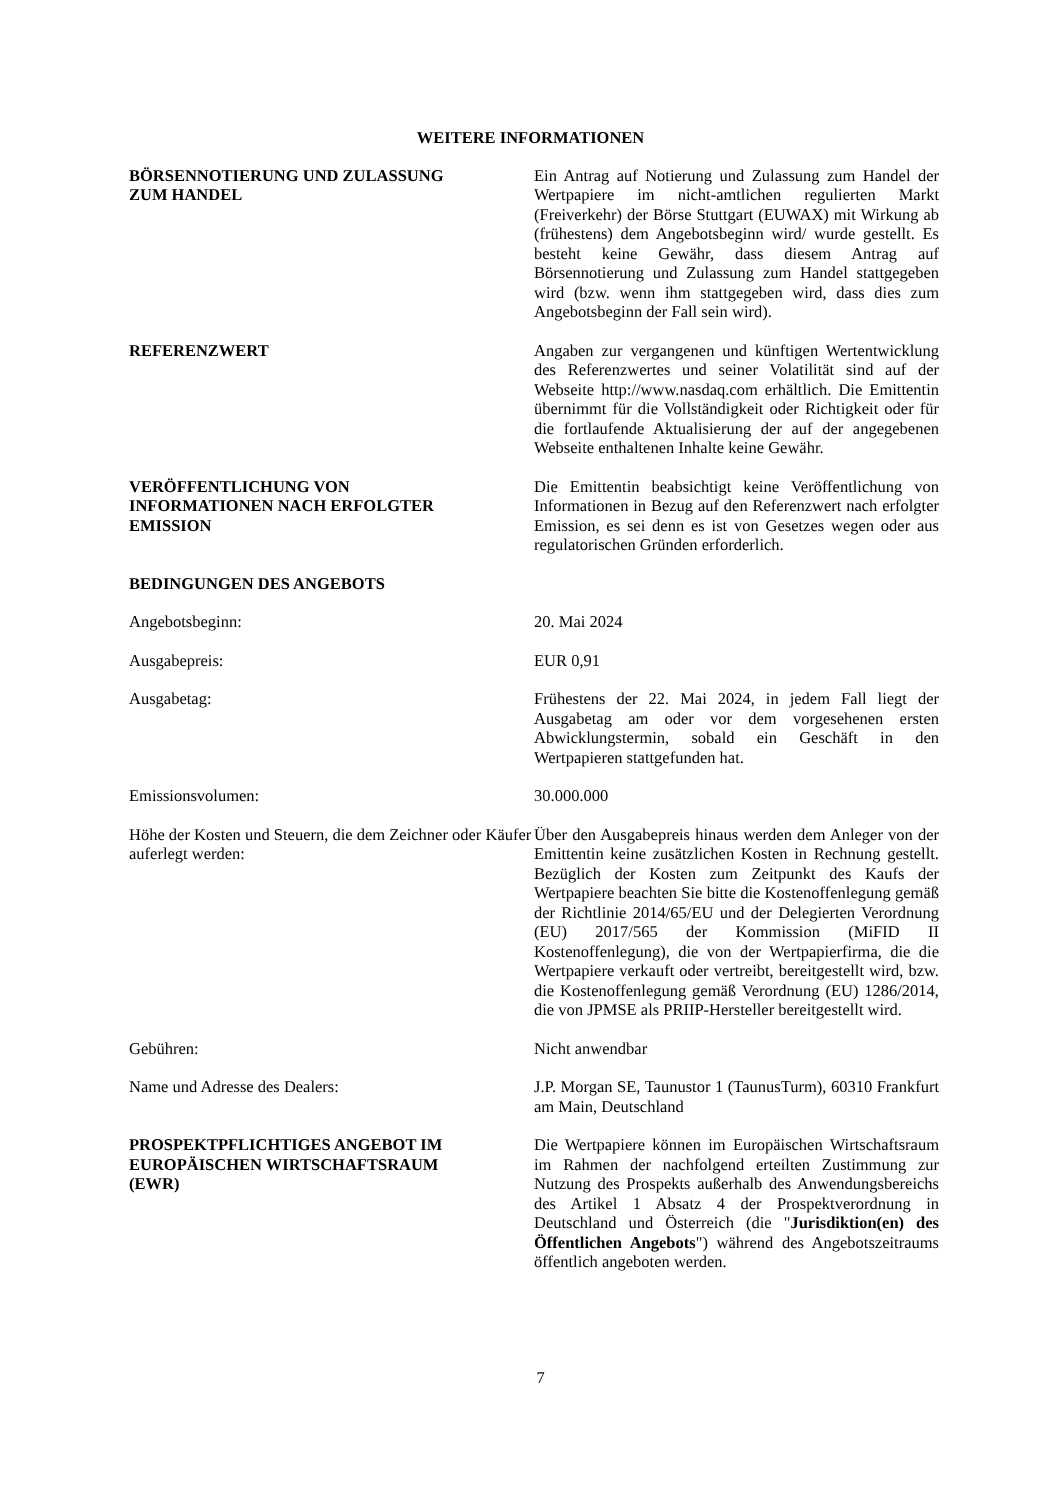WEITERE INFORMATIONEN
BÖRSENNOTIERUNG UND ZULASSUNG
ZUM HANDEL
Ein Antrag auf Notierung und Zulassung zum Handel der Wertpapiere im nicht-amtlichen regulierten Markt (Freiverkehr) der Börse Stuttgart (EUWAX) mit Wirkung ab (frühestens) dem Angebotsbeginn wird/ wurde gestellt. Es besteht keine Gewähr, dass diesem Antrag auf Börsennotierung und Zulassung zum Handel stattgegeben wird (bzw. wenn ihm stattgegeben wird, dass dies zum Angebotsbeginn der Fall sein wird).
REFERENZWERT Angaben zur vergangenen und künftigen Wertentwicklung des Referenzwertes und seiner Volatilität sind auf der Webseite http://www.nasdaq.com erhältlich. Die Emittentin übernimmt für die Vollständigkeit oder Richtigkeit oder für die fortlaufende Aktualisierung der auf der angegebenen Webseite enthaltenen Inhalte keine Gewähr.
VERÖFFENTLICHUNG VON
INFORMATIONEN NACH ERFOLGTER
EMISSION
Die Emittentin beabsichtigt keine Veröffentlichung von Informationen in Bezug auf den Referenzwert nach erfolgter Emission, es sei denn es ist von Gesetzes wegen oder aus regulatorischen Gründen erforderlich.
BEDINGUNGEN DES ANGEBOTS
Angebotsbeginn: 20. Mai 2024
Ausgabepreis: EUR 0,91
Ausgabetag: Frühestens der 22. Mai 2024, in jedem Fall liegt der Ausgabetag am oder vor dem vorgesehenen ersten Abwicklungstermin, sobald ein Geschäft in den Wertpapieren stattgefunden hat.
Emissionsvolumen: 30.000.000
Höhe der Kosten und Steuern, die dem Zeichner oder Käufer auferlegt werden:
Über den Ausgabepreis hinaus werden dem Anleger von der Emittentin keine zusätzlichen Kosten in Rechnung gestellt. Bezüglich der Kosten zum Zeitpunkt des Kaufs der Wertpapiere beachten Sie bitte die Kostenoffenlegung gemäß der Richtlinie 2014/65/EU und der Delegierten Verordnung (EU) 2017/565 der Kommission (MiFID II Kostenoffenlegung), die von der Wertpapierfirma, die die Wertpapiere verkauft oder vertreibt, bereitgestellt wird, bzw. die Kostenoffenlegung gemäß Verordnung (EU) 1286/2014, die von JPMSE als PRIIP-Hersteller bereitgestellt wird.
Gebühren: Nicht anwendbar
Name und Adresse des Dealers: J.P. Morgan SE, Taunustor 1 (TaunusTurm), 60310 Frankfurt am Main, Deutschland
PROSPEKTPFLICHTIGES ANGEBOT IM
EUROPÄISCHEN WIRTSCHAFTSRAUM
(EWR)
Die Wertpapiere können im Europäischen Wirtschaftsraum im Rahmen der nachfolgend erteilten Zustimmung zur Nutzung des Prospekts außerhalb des Anwendungsbereichs des Artikel 1 Absatz 4 der Prospektverordnung in Deutschland und Österreich (die "Jurisdiktion(en) des Öffentlichen Angebots") während des Angebotszeitraums öffentlich angeboten werden.
7